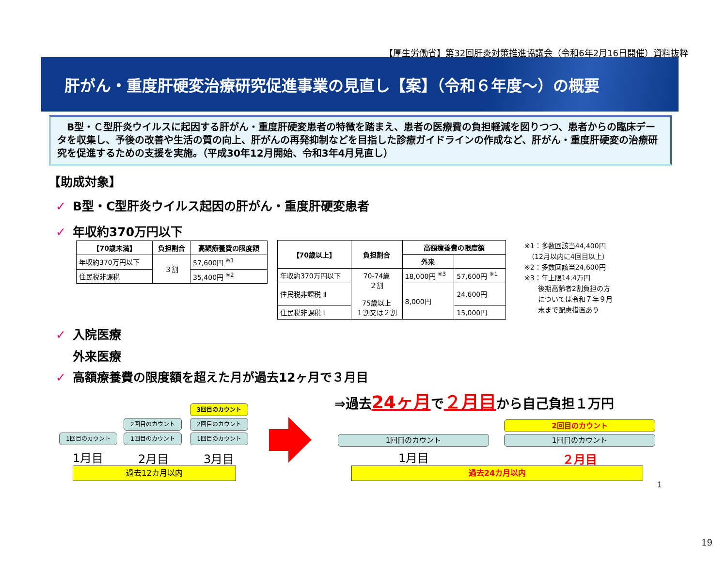【厚生労働省】第32回肝炎対策推進協議会（令和6年2月16日開催）資料抜粋
肝がん・重度肝硬変治療研究促進事業の見直し【案】（令和６年度～）の概要
　B型・Ｃ型肝炎ウイルスに起因する肝がん・重度肝硬変患者の特徴を踏まえ、患者の医療費の負担軽減を図りつつ、患者からの臨床データを収集し、予後の改善や生活の質の向上、肝がんの再発抑制などを目指した診療ガイドラインの作成など、肝がん・重度肝硬変の治療研究を促進するための支援を実施。（平成30年12月開始、令和3年4月見直し）
【助成対象】
✓ B型・C型肝炎ウイルス起因の肝がん・重度肝硬変患者
✓ 年収約370万円以下
| 【70歳未満】 | 負担割合 | 高額療養費の限度額 |
| --- | --- | --- |
| 年収約370万円以下 | ３割 | 57,600円 <sup>※1</sup> |
| 住民税非課税 | | 35,400円 <sup>※2</sup> |
| 【70歳以上】 | 負担割合 | 高額療養費の限度額 | |
| --- | --- | --- | --- |
| | | 外来 | |
| 年収約370万円以下 | 70-74歳 ２割 75歳以上 １割又は２割 | 18,000円 <sup>※3</sup> | 57,600円 <sup>※1</sup> |
| 住民税非課税 Ⅱ | | 8,000円 | 24,600円 |
| 住民税非課税 Ⅰ | | | 15,000円 |
※1：多数回該当44,400円
　（12月以内に4回目以上）
※2：多数回該当24,600円
※3：年上限14.4万円
　　後期高齢者2割負担の方
　　については令和７年９月
　　末まで配慮措置あり
✓ 入院医療
外来医療
✓ 高額療養費の限度額を超えた月が過去12ヶ月で３月目
⇒過去24ヶ月で２月目から自己負担１万円
3回目のカウント
2回目のカウント 2回目のカウント
1回目のカウント 1回目のカウント 1回目のカウント
1月目 2月目 3月目
過去12カ月以内
2回目のカウント
1回目のカウント 1回目のカウント
1月目 ２月目
過去24カ月以内
1
19